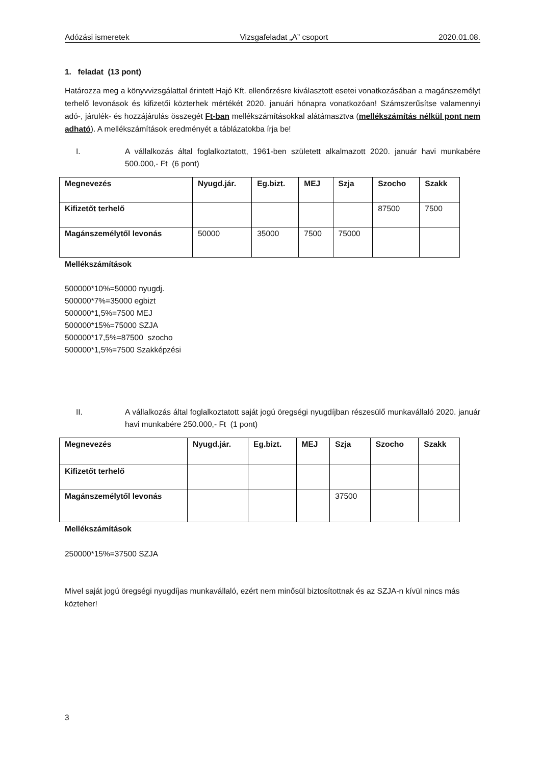Adózási ismeretek Vizsgafeladat „A” csoport 2020.01.08.
1. feladat (13 pont)
Határozza meg a könyvvizsgálattal érintett Hajó Kft. ellenőrzésre kiválasztott esetei vonatkozásában a magánszemélyt terhelő levonások és kifizetői közterhek mértékét 2020. januári hónapra vonatkozóan! Számszerűsítse valamennyi adó-, járulék- és hozzájárulás összegét Ft-ban mellékszámításokkal alátámasztva (mellékszámítás nélkül pont nem adható). A mellékszámítások eredményét a táblázatokba írja be!
I. A vállalkozás által foglalkoztatott, 1961-ben született alkalmazott 2020. január havi munkabére 500.000,- Ft (6 pont)
| Megnevezés | Nyugd.jár. | Eg.bizt. | MEJ | Szja | Szocho | Szakk |
| --- | --- | --- | --- | --- | --- | --- |
| Kifizetőt terhelő | | | | | 87500 | 7500 |
| Magánszemélytől levonás | 50000 | 35000 | 7500 | 75000 | | |
Mellékszámítások
500000*10%=50000 nyugdj.
500000*7%=35000 egbizt
500000*1,5%=7500 MEJ
500000*15%=75000 SZJA
500000*17,5%=87500 szocho
500000*1,5%=7500 Szakképzési
II. A vállalkozás által foglalkoztatott saját jogú öregségi nyugdíjban részesülő munkavállaló 2020. január havi munkabére 250.000,- Ft (1 pont)
| Megnevezés | Nyugd.jár. | Eg.bizt. | MEJ | Szja | Szocho | Szakk |
| --- | --- | --- | --- | --- | --- | --- |
| Kifizetőt terhelő | | | | | | |
| Magánszemélytől levonás | | | | 37500 | | |
Mellékszámítások
250000*15%=37500 SZJA
Mivel saját jogú öregségi nyugdíjas munkavállaló, ezért nem minősül biztosítottnak és az SZJA-n kívül nincs más közteher!
3